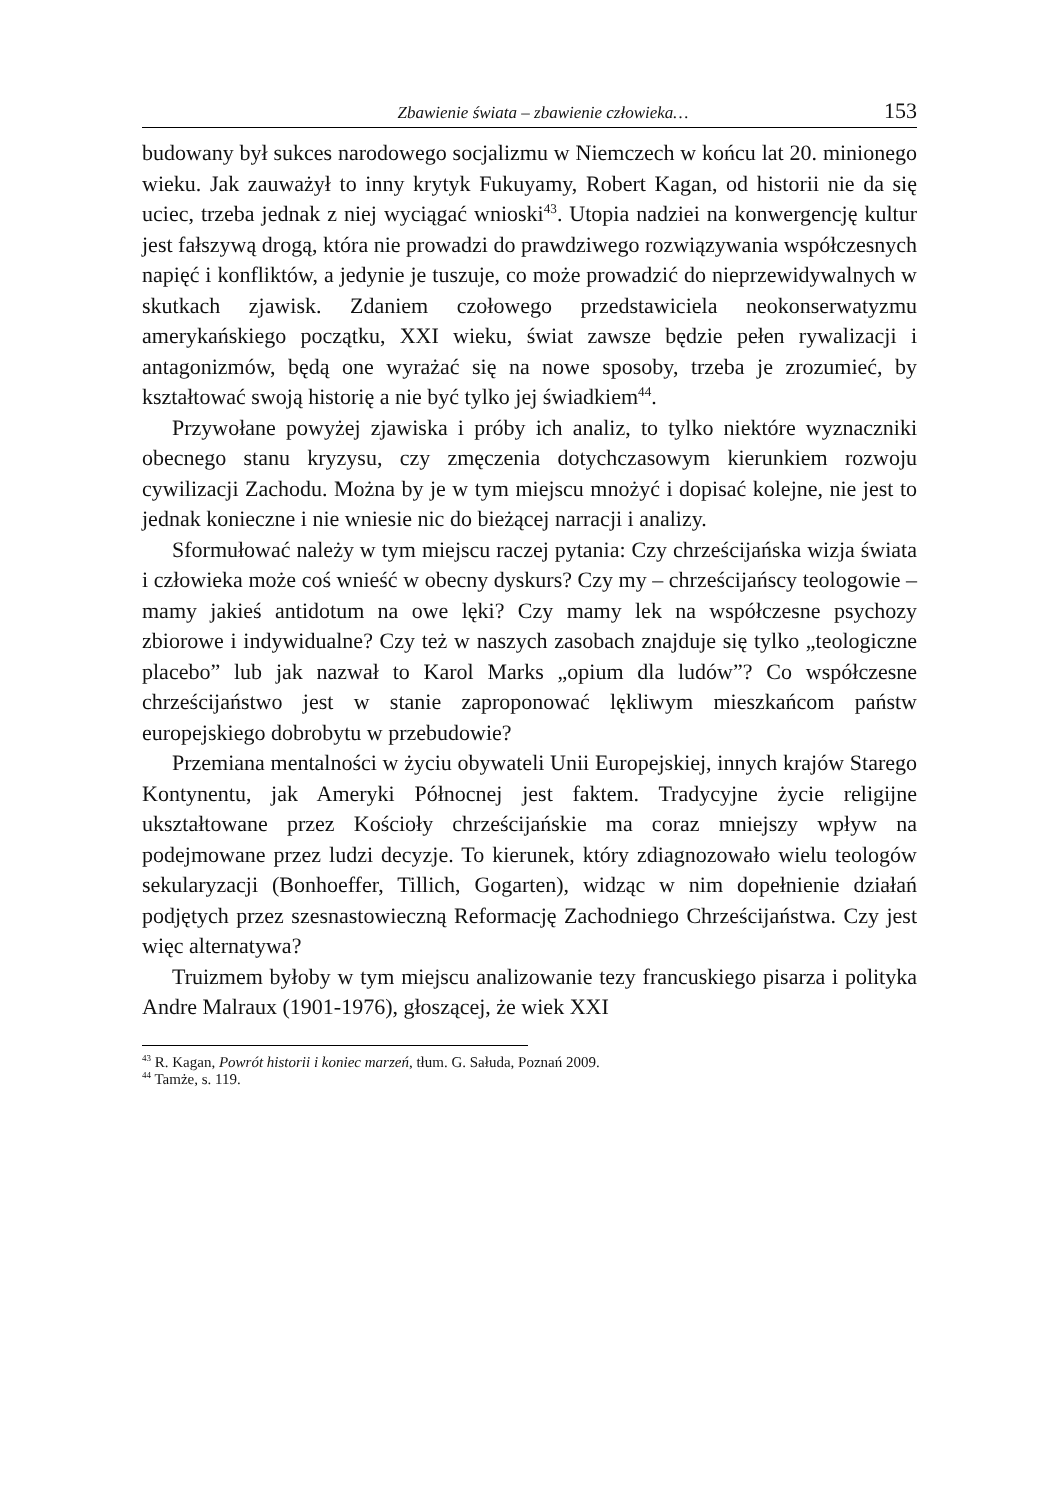Zbawienie świata – zbawienie człowieka… 153
budowany był sukces narodowego socjalizmu w Niemczech w końcu lat 20. minionego wieku. Jak zauważył to inny krytyk Fukuyamy, Robert Kagan, od historii nie da się uciec, trzeba jednak z niej wyciągać wnioski<sup>43</sup>. Utopia nadziei na konwergencję kultur jest fałszywą drogą, która nie prowadzi do prawdziwego rozwiązywania współczesnych napięć i konfliktów, a jedynie je tuszuje, co może prowadzić do nieprzewidywalnych w skutkach zjawisk. Zdaniem czołowego przedstawiciela neokonserwatyzmu amerykańskiego początku, XXI wieku, świat zawsze będzie pełen rywalizacji i antagonizmów, będą one wyrażać się na nowe sposoby, trzeba je zrozumieć, by kształtować swoją historię a nie być tylko jej świadkiem<sup>44</sup>.
Przywołane powyżej zjawiska i próby ich analiz, to tylko niektóre wyznaczniki obecnego stanu kryzysu, czy zmęczenia dotychczasowym kierunkiem rozwoju cywilizacji Zachodu. Można by je w tym miejscu mnożyć i dopisać kolejne, nie jest to jednak konieczne i nie wniesie nic do bieżącej narracji i analizy.
Sformułować należy w tym miejscu raczej pytania: Czy chrześcijańska wizja świata i człowieka może coś wnieść w obecny dyskurs? Czy my – chrześcijańscy teologowie – mamy jakieś antidotum na owe lęki? Czy mamy lek na współczesne psychozy zbiorowe i indywidualne? Czy też w naszych zasobach znajduje się tylko „teologiczne placebo” lub jak nazwał to Karol Marks „opium dla ludów”? Co współczesne chrześcijaństwo jest w stanie zaproponować lękliwym mieszkańcom państw europejskiego dobrobytu w przebudowie?
Przemiana mentalności w życiu obywateli Unii Europejskiej, innych krajów Starego Kontynentu, jak Ameryki Północnej jest faktem. Tradycyjne życie religijne ukształtowane przez Kościoły chrześcijańskie ma coraz mniejszy wpływ na podejmowane przez ludzi decyzje. To kierunek, który zdiagnozowało wielu teologów sekularyzacji (Bonhoeffer, Tillich, Gogarten), widząc w nim dopełnienie działań podjętych przez szesnastowieczną Reformację Zachodniego Chrześcijaństwa. Czy jest więc alternatywa?
Truizmem byłoby w tym miejscu analizowanie tezy francuskiego pisarza i polityka Andre Malraux (1901-1976), głoszącej, że wiek XXI
<sup>43</sup> R. Kagan, Powrót historii i koniec marzeń, tłum. G. Sałuda, Poznań 2009.
<sup>44</sup> Tamże, s. 119.